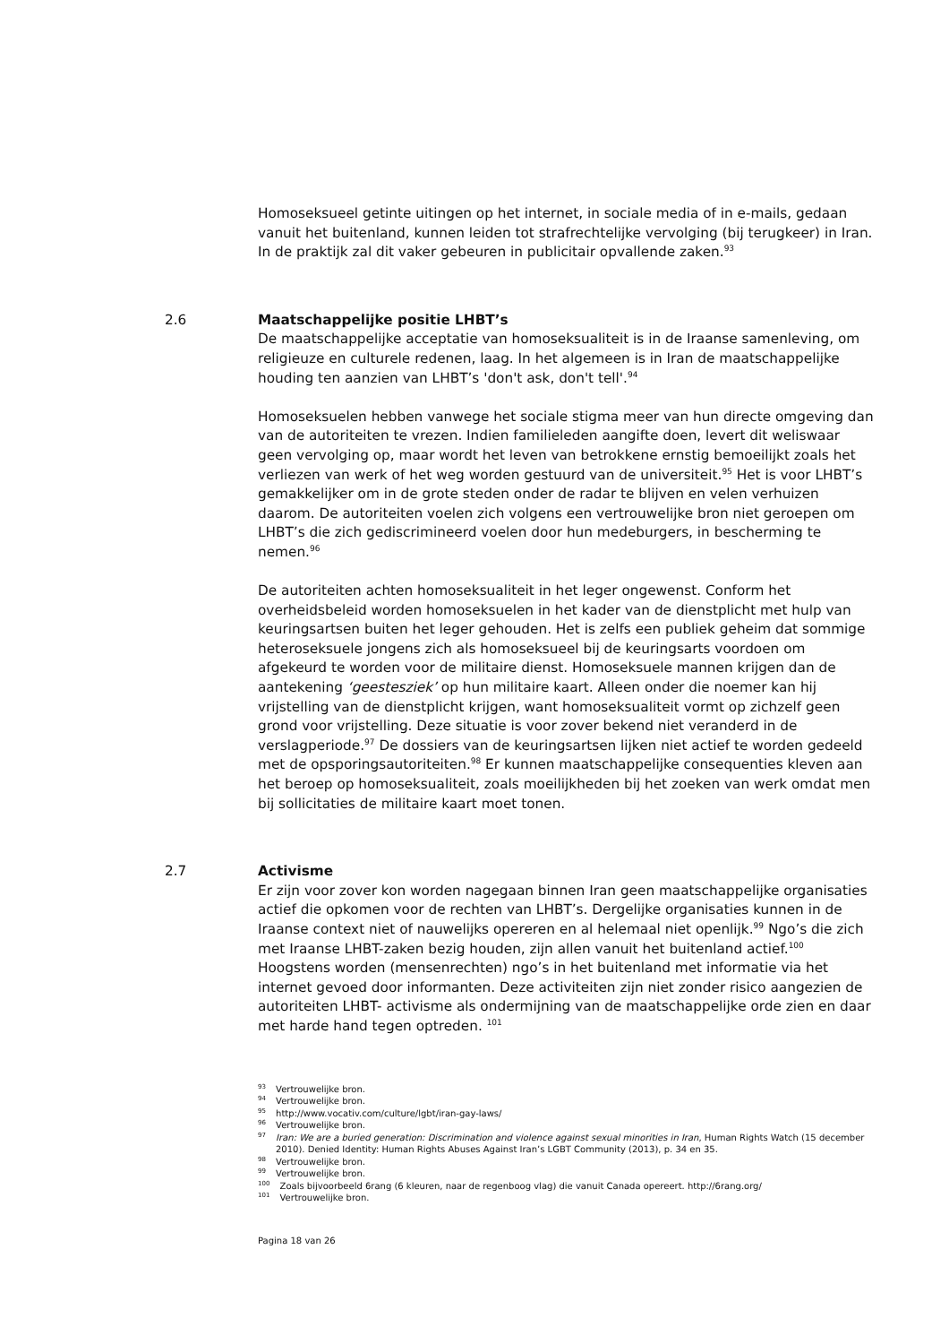Homoseksueel getinte uitingen op het internet, in sociale media of in e-mails, gedaan vanuit het buitenland, kunnen leiden tot strafrechtelijke vervolging (bij terugkeer) in Iran. In de praktijk zal dit vaker gebeuren in publicitair opvallende zaken.<sup>93</sup>
2.6
Maatschappelijke positie LHBT’s
De maatschappelijke acceptatie van homoseksualiteit is in de Iraanse samenleving, om religieuze en culturele redenen, laag. In het algemeen is in Iran de maatschappelijke houding ten aanzien van LHBT’s 'don't ask, don't tell'.<sup>94</sup>
Homoseksuelen hebben vanwege het sociale stigma meer van hun directe omgeving dan van de autoriteiten te vrezen. Indien familieleden aangifte doen, levert dit weliswaar geen vervolging op, maar wordt het leven van betrokkene ernstig bemoeilijkt zoals het verliezen van werk of het weg worden gestuurd van de universiteit.<sup>95</sup> Het is voor LHBT’s gemakkelijker om in de grote steden onder de radar te blijven en velen verhuizen daarom. De autoriteiten voelen zich volgens een vertrouwelijke bron niet geroepen om LHBT’s die zich gediscrimineerd voelen door hun medeburgers, in bescherming te nemen.<sup>96</sup>
De autoriteiten achten homoseksualiteit in het leger ongewenst. Conform het overheidsbeleid worden homoseksuelen in het kader van de dienstplicht met hulp van keuringsartsen buiten het leger gehouden. Het is zelfs een publiek geheim dat sommige heteroseksuele jongens zich als homoseksueel bij de keuringsarts voordoen om afgekeurd te worden voor de militaire dienst. Homoseksuele mannen krijgen dan de aantekening ‘geestesziek’ op hun militaire kaart. Alleen onder die noemer kan hij vrijstelling van de dienstplicht krijgen, want homoseksualiteit vormt op zichzelf geen grond voor vrijstelling. Deze situatie is voor zover bekend niet veranderd in de verslagperiode.<sup>97</sup> De dossiers van de keuringsartsen lijken niet actief te worden gedeeld met de opsporingsautoriteiten.<sup>98</sup> Er kunnen maatschappelijke consequenties kleven aan het beroep op homoseksualiteit, zoals moeilijkheden bij het zoeken van werk omdat men bij sollicitaties de militaire kaart moet tonen.
2.7
Activisme
Er zijn voor zover kon worden nagegaan binnen Iran geen maatschappelijke organisaties actief die opkomen voor de rechten van LHBT’s. Dergelijke organisaties kunnen in de Iraanse context niet of nauwelijks opereren en al helemaal niet openlijk.<sup>99</sup> Ngo’s die zich met Iraanse LHBT-zaken bezig houden, zijn allen vanuit het buitenland actief.<sup>100</sup> Hoogstens worden (mensenrechten) ngo’s in het buitenland met informatie via het internet gevoed door informanten. Deze activiteiten zijn niet zonder risico aangezien de autoriteiten LHBT- activisme als ondermijning van de maatschappelijke orde zien en daar met harde hand tegen optreden. <sup>101</sup>
<sup>93</sup> Vertrouwelijke bron.
<sup>94</sup> Vertrouwelijke bron.
<sup>95</sup> http://www.vocativ.com/culture/lgbt/iran-gay-laws/
<sup>96</sup> Vertrouwelijke bron.
<sup>97</sup> Iran: We are a buried generation: Discrimination and violence against sexual minorities in Iran, Human Rights Watch (15 december 2010). Denied Identity: Human Rights Abuses Against Iran’s LGBT Community (2013), p. 34 en 35.
<sup>98</sup> Vertrouwelijke bron.
<sup>99</sup> Vertrouwelijke bron.
<sup>100</sup> Zoals bijvoorbeeld 6rang (6 kleuren, naar de regenboog vlag) die vanuit Canada opereert. http://6rang.org/
<sup>101</sup> Vertrouwelijke bron.
Pagina 18 van 26